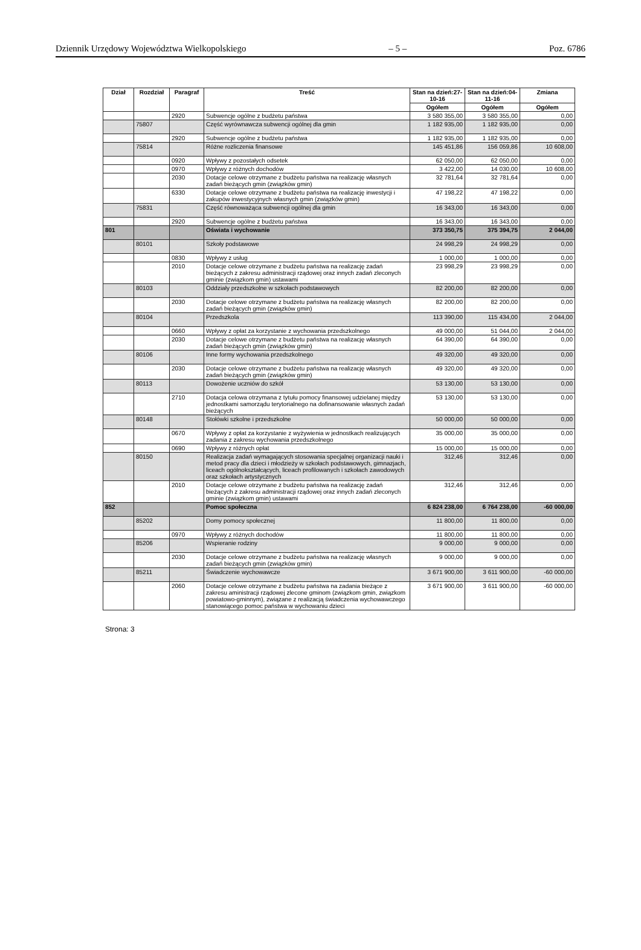Dziennik Urzędowy Województwa Wielkopolskiego – 5 – Poz. 6786
| Dział | Rozdział | Paragraf | Treść | Stan na dzień:27-10-16 | Stan na dzień:04-11-16 | Zmiana |
| --- | --- | --- | --- | --- | --- | --- |
| | | | | Ogółem | Ogółem | Ogółem |
| | | 2920 | Subwencje ogólne z budżetu państwa | 3 580 355,00 | 3 580 355,00 | 0,00 |
| | 75807 | | Część wyrównawcza subwencji ogólnej dla gmin | 1 182 935,00 | 1 182 935,00 | 0,00 |
| | | 2920 | Subwencje ogólne z budżetu państwa | 1 182 935,00 | 1 182 935,00 | 0,00 |
| | 75814 | | Różne rozliczenia finansowe | 145 451,86 | 156 059,86 | 10 608,00 |
| | | 0920 | Wpływy z pozostałych odsetek | 62 050,00 | 62 050,00 | 0,00 |
| | | 0970 | Wpływy z różnych dochodów | 3 422,00 | 14 030,00 | 10 608,00 |
| | | 2030 | Dotacje celowe otrzymane z budżetu państwa na realizację własnych zadań bieżących gmin (związków gmin) | 32 781,64 | 32 781,64 | 0,00 |
| | | 6330 | Dotacje celowe otrzymane z budżetu państwa na realizację inwestycji i zakupów inwestycyjnych własnych gmin (związków gmin) | 47 198,22 | 47 198,22 | 0,00 |
| | 75831 | | Część równoważąca subwencji ogólnej dla gmin | 16 343,00 | 16 343,00 | 0,00 |
| | | 2920 | Subwencje ogólne z budżetu państwa | 16 343,00 | 16 343,00 | 0,00 |
| 801 | | | Oświata i wychowanie | 373 350,75 | 375 394,75 | 2 044,00 |
| | 80101 | | Szkoły podstawowe | 24 998,29 | 24 998,29 | 0,00 |
| | | 0830 | Wpływy z usług | 1 000,00 | 1 000,00 | 0,00 |
| | | 2010 | Dotacje celowe otrzymane z budżetu państwa na realizację zadań bieżących z zakresu administracji rządowej oraz innych zadań zleconych gminie (związkom gmin) ustawami | 23 998,29 | 23 998,29 | 0,00 |
| | 80103 | | Oddziały przedszkolne w szkołach podstawowych | 82 200,00 | 82 200,00 | 0,00 |
| | | 2030 | Dotacje celowe otrzymane z budżetu państwa na realizację własnych zadań bieżących gmin (związków gmin) | 82 200,00 | 82 200,00 | 0,00 |
| | 80104 | | Przedszkola | 113 390,00 | 115 434,00 | 2 044,00 |
| | | 0660 | Wpływy z opłat za korzystanie z wychowania przedszkolnego | 49 000,00 | 51 044,00 | 2 044,00 |
| | | 2030 | Dotacje celowe otrzymane z budżetu państwa na realizację własnych zadań bieżących gmin (związków gmin) | 64 390,00 | 64 390,00 | 0,00 |
| | 80106 | | Inne formy wychowania przedszkolnego | 49 320,00 | 49 320,00 | 0,00 |
| | | 2030 | Dotacje celowe otrzymane z budżetu państwa na realizację własnych zadań bieżących gmin (związków gmin) | 49 320,00 | 49 320,00 | 0,00 |
| | 80113 | | Dowożenie uczniów do szkół | 53 130,00 | 53 130,00 | 0,00 |
| | | 2710 | Dotacja celowa otrzymana z tytułu pomocy finansowej udzielanej między jednostkami samorządu terytorialnego na dofinansowanie własnych zadań bieżących | 53 130,00 | 53 130,00 | 0,00 |
| | 80148 | | Stołówki szkolne i przedszkolne | 50 000,00 | 50 000,00 | 0,00 |
| | | 0670 | Wpływy z opłat za korzystanie z wyżywienia w jednostkach realizujących zadania z zakresu wychowania przedszkolnego | 35 000,00 | 35 000,00 | 0,00 |
| | | 0690 | Wpływy z różnych opłat | 15 000,00 | 15 000,00 | 0,00 |
| | 80150 | | Realizacja zadań wymagających stosowania specjalnej organizacji nauki i metod pracy dla dzieci i młodzieży w szkołach podstawowych, gimnazjach, liceach ogólnokształcących, liceach profilowanych i szkołach zawodowych oraz szkołach artystycznych | 312,46 | 312,46 | 0,00 |
| | | 2010 | Dotacje celowe otrzymane z budżetu państwa na realizację zadań bieżących z zakresu administracji rządowej oraz innych zadań zleconych gminie (związkom gmin) ustawami | 312,46 | 312,46 | 0,00 |
| 852 | | | Pomoc społeczna | 6 824 238,00 | 6 764 238,00 | -60 000,00 |
| | 85202 | | Domy pomocy społecznej | 11 800,00 | 11 800,00 | 0,00 |
| | | 0970 | Wpływy z różnych dochodów | 11 800,00 | 11 800,00 | 0,00 |
| | 85206 | | Wspieranie rodziny | 9 000,00 | 9 000,00 | 0,00 |
| | | 2030 | Dotacje celowe otrzymane z budżetu państwa na realizację własnych zadań bieżących gmin (związków gmin) | 9 000,00 | 9 000,00 | 0,00 |
| | 85211 | | Świadczenie wychowawcze | 3 671 900,00 | 3 611 900,00 | -60 000,00 |
| | | 2060 | Dotacje celowe otrzymane z budżetu państwa na zadania bieżące z zakresu aministracji rządowej zlecone gminom (związkom gmin, związkom powiatowo-gminnym), związane z realizacją świadczenia wychowawczego stanowiącego pomoc państwa w wychowaniu dzieci | 3 671 900,00 | 3 611 900,00 | -60 000,00 |
Strona: 3